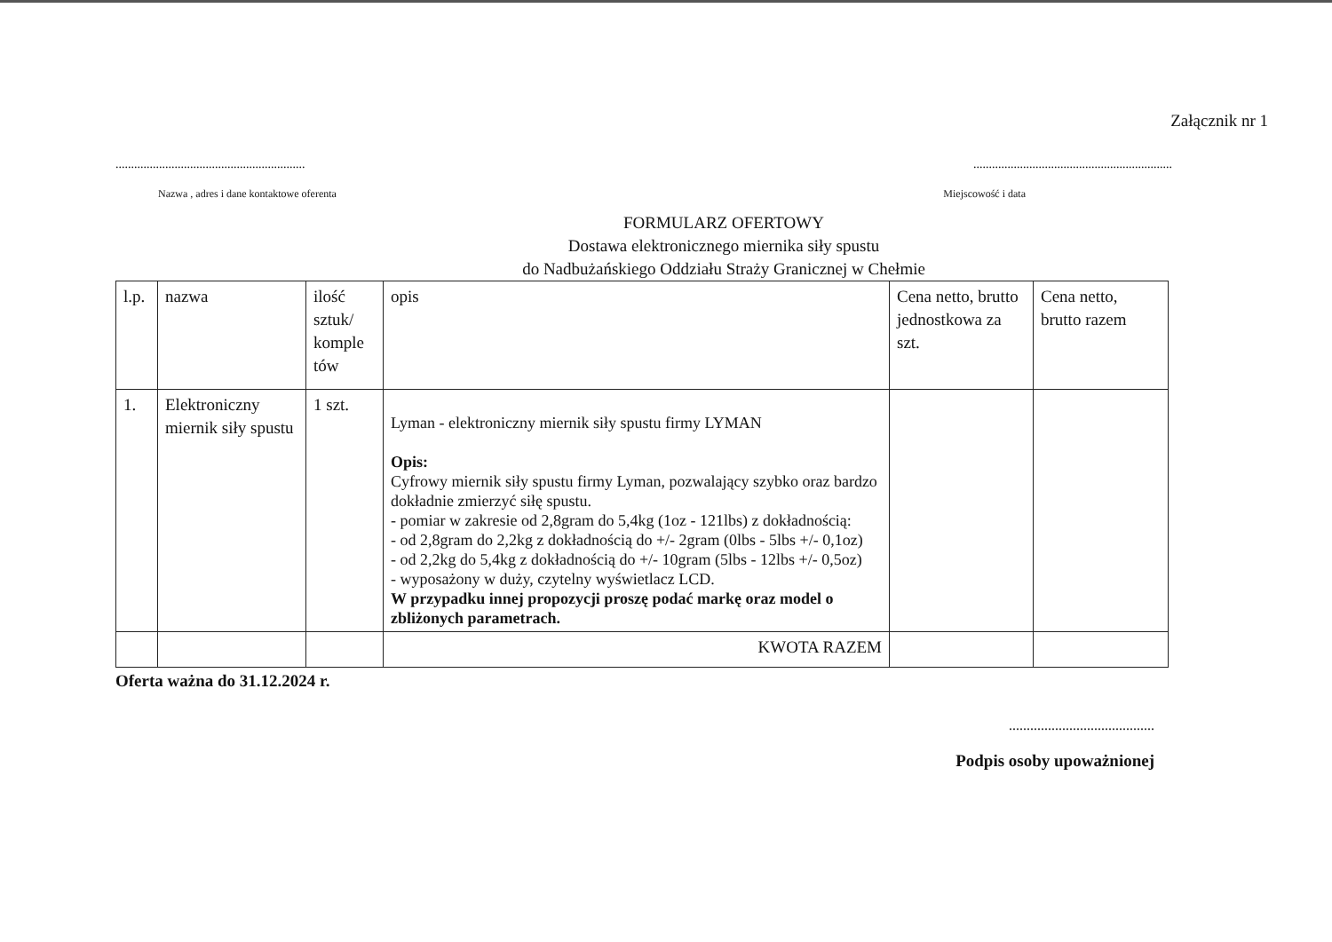Załącznik nr 1
.............................................................................................................................
Nazwa , adres i dane kontaktowe oferenta Miejscowość i data
FORMULARZ OFERTOWY
Dostawa elektronicznego miernika siły spustu
do Nadbużańskiego Oddziału Straży Granicznej w Chełmie
| l.p. | nazwa | ilość sztuk/ komple tów | opis | Cena netto, brutto jednostkowa za szt. | Cena netto, brutto razem |
| 1. | Elektroniczny miernik siły spustu | 1 szt. | Lyman - elektroniczny miernik siły spustu firmy LYMAN Opis: Cyfrowy miernik siły spustu firmy Lyman, pozwalający szybko oraz bardzo dokładnie zmierzyć siłę spustu. - pomiar w zakresie od 2,8gram do 5,4kg (1oz - 121lbs) z dokładnością: - od 2,8gram do 2,2kg z dokładnością do +/- 2gram (0lbs - 5lbs +/- 0,1oz) - od 2,2kg do 5,4kg z dokładnością do +/- 10gram (5lbs - 12lbs +/- 0,5oz) - wyposażony w duży, czytelny wyświetlacz LCD. W przypadku innej propozycji proszę podać markę oraz model o zbliżonych parametrach. | | |
| | | | KWOTA RAZEM | | |
Oferta ważna do 31.12.2024 r.
.........................................
Podpis osoby upoważnionej